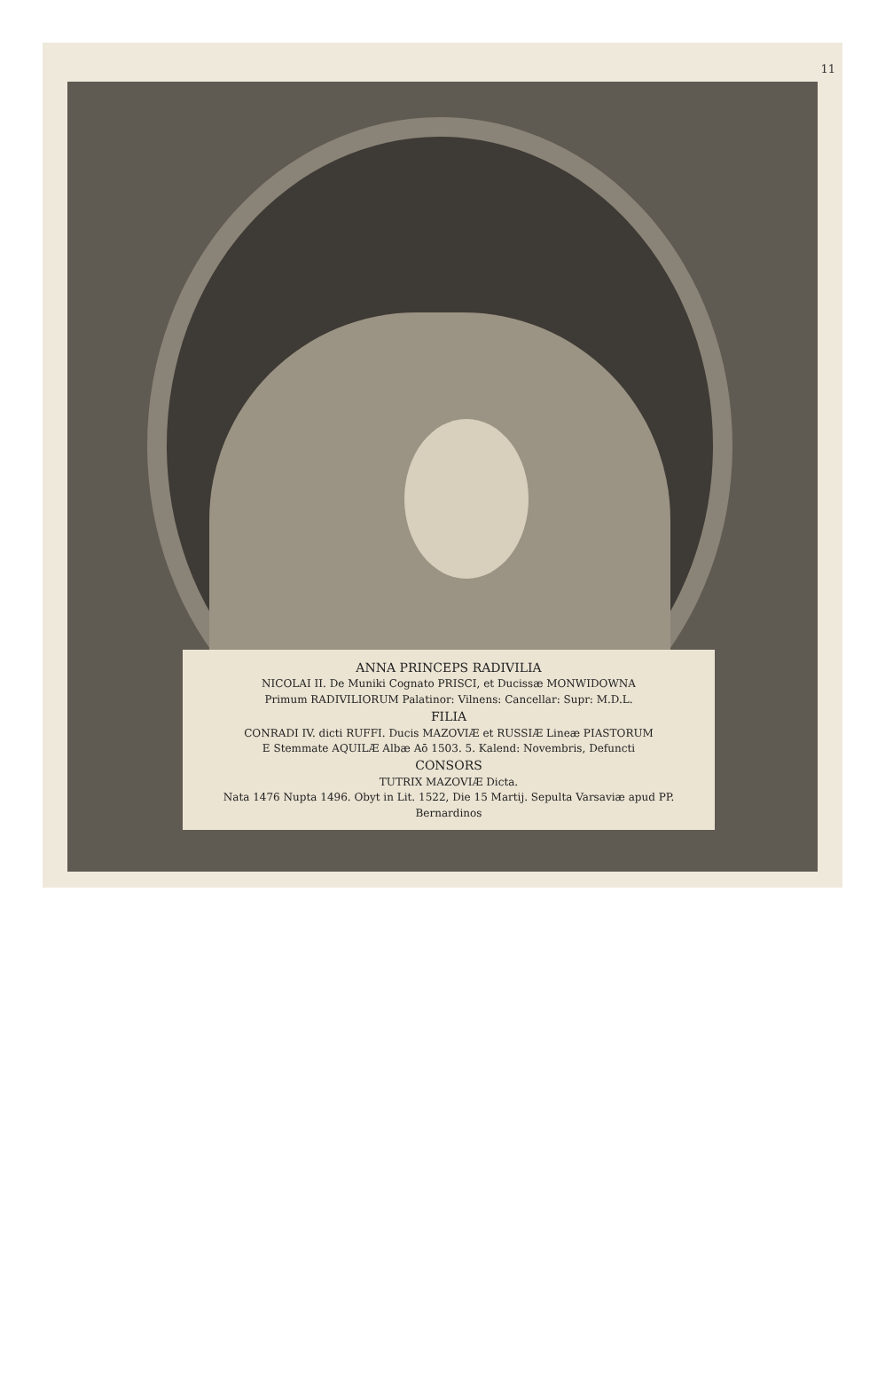11
ANNA PRINCEPS RADIVILIA
NICOLAI II. De Muniki Cognato PRISCI, et Ducissæ MONWIDOWNA
Primum RADIVILIORUM Palatinor: Vilnens: Cancellar: Supr: M.D.L.
FILIA
CONRADI IV. dicti RUFFI. Ducis MAZOVIÆ et RUSSIÆ Lineæ PIASTORUM
E Stemmate AQUILÆ Albæ Aō 1503. 5. Kalend: Novembris, Defuncti
CONSORS
TUTRIX MAZOVIÆ Dicta.
Nata 1476 Nupta 1496. Obyt in Lit. 1522, Die 15 Martij. Sepulta Varsaviæ apud PP. Bernardinos